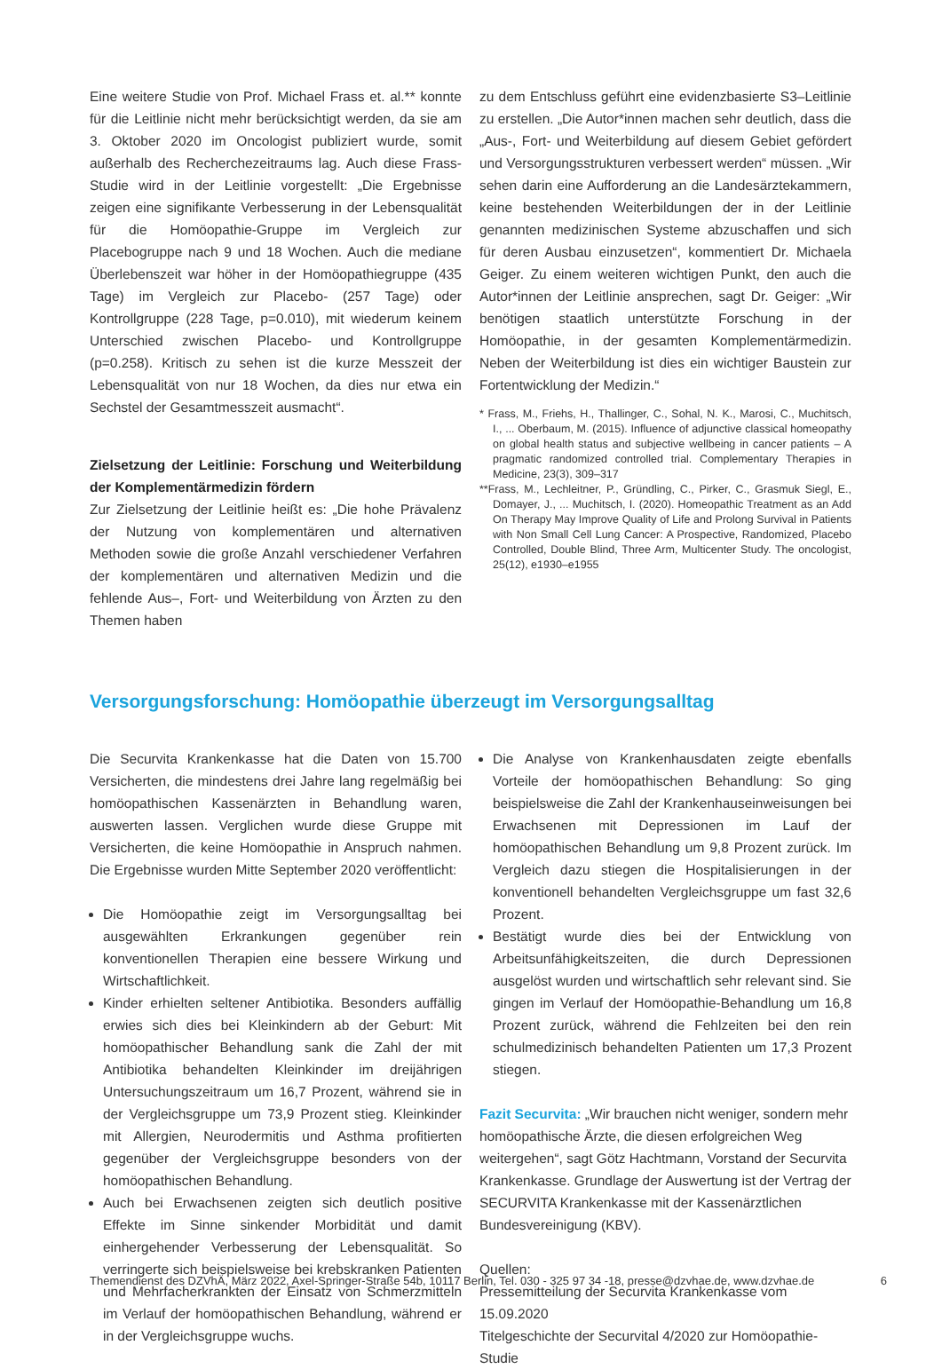Eine weitere Studie von Prof. Michael Frass et. al.** konnte für die Leitlinie nicht mehr berücksichtigt werden, da sie am 3. Oktober 2020 im Oncologist publiziert wurde, somit außerhalb des Recherchezeitraums lag. Auch diese Frass-Studie wird in der Leitlinie vorgestellt: „Die Ergebnisse zeigen eine signifikante Verbesserung in der Lebensqualität für die Homöopathie-Gruppe im Vergleich zur Placebogruppe nach 9 und 18 Wochen. Auch die mediane Überlebenszeit war höher in der Homöopathiegruppe (435 Tage) im Vergleich zur Placebo- (257 Tage) oder Kontrollgruppe (228 Tage, p=0.010), mit wiederum keinem Unterschied zwischen Placebo- und Kontrollgruppe (p=0.258). Kritisch zu sehen ist die kurze Messzeit der Lebensqualität von nur 18 Wochen, da dies nur etwa ein Sechstel der Gesamtmesszeit ausmacht“.
Zielsetzung der Leitlinie: Forschung und Weiterbildung der Komplementärmedizin fördern
Zur Zielsetzung der Leitlinie heißt es: „Die hohe Prävalenz der Nutzung von komplementären und alternativen Methoden sowie die große Anzahl verschiedener Verfahren der komplementären und alternativen Medizin und die fehlende Aus–, Fort- und Weiterbildung von Ärzten zu den Themen haben
zu dem Entschluss geführt eine evidenzbasierte S3–Leitlinie zu erstellen. „Die Autor*innen machen sehr deutlich, dass die „Aus-, Fort- und Weiterbildung auf diesem Gebiet gefördert und Versorgungsstrukturen verbessert werden“ müssen. „Wir sehen darin eine Aufforderung an die Landesärztekammern, keine bestehenden Weiterbildungen der in der Leitlinie genannten medizinischen Systeme abzuschaffen und sich für deren Ausbau einzusetzen“, kommentiert Dr. Michaela Geiger. Zu einem weiteren wichtigen Punkt, den auch die Autor*innen der Leitlinie ansprechen, sagt Dr. Geiger: „Wir benötigen staatlich unterstützte Forschung in der Homöopathie, in der gesamten Komplementärmedizin. Neben der Weiterbildung ist dies ein wichtiger Baustein zur Fortentwicklung der Medizin.“
* Frass, M., Friehs, H., Thallinger, C., Sohal, N. K., Marosi, C., Muchitsch, I., ... Oberbaum, M. (2015). Influence of adjunctive classical homeopathy on global health status and subjective wellbeing in cancer patients – A pragmatic randomized controlled trial. Complementary Therapies in Medicine, 23(3), 309–317
**Frass, M., Lechleitner, P., Gründling, C., Pirker, C., Grasmuk Siegl, E., Domayer, J., ... Muchitsch, I. (2020). Homeopathic Treatment as an Add On Therapy May Improve Quality of Life and Prolong Survival in Patients with Non Small Cell Lung Cancer: A Prospective, Randomized, Placebo Controlled, Double Blind, Three Arm, Multicenter Study. The oncologist, 25(12), e1930–e1955
Versorgungsforschung: Homöopathie überzeugt im Versorgungsalltag
Die Securvita Krankenkasse hat die Daten von 15.700 Versicherten, die mindestens drei Jahre lang regelmäßig bei homöopathischen Kassenärzten in Behandlung waren, auswerten lassen. Verglichen wurde diese Gruppe mit Versicherten, die keine Homöopathie in Anspruch nahmen. Die Ergebnisse wurden Mitte September 2020 veröffentlicht:
Die Homöopathie zeigt im Versorgungsalltag bei ausgewählten Erkrankungen gegenüber rein konventionellen Therapien eine bessere Wirkung und Wirtschaftlichkeit.
Kinder erhielten seltener Antibiotika. Besonders auffällig erwies sich dies bei Kleinkindern ab der Geburt: Mit homöopathischer Behandlung sank die Zahl der mit Antibiotika behandelten Kleinkinder im dreijährigen Untersuchungszeitraum um 16,7 Prozent, während sie in der Vergleichsgruppe um 73,9 Prozent stieg. Kleinkinder mit Allergien, Neurodermitis und Asthma profitierten gegenüber der Vergleichsgruppe besonders von der homöopathischen Behandlung.
Auch bei Erwachsenen zeigten sich deutlich positive Effekte im Sinne sinkender Morbidität und damit einhergehender Verbesserung der Lebensqualität. So verringerte sich beispielsweise bei krebskranken Patienten und Mehrfacherkrankten der Einsatz von Schmerzmitteln im Verlauf der homöopathischen Behandlung, während er in der Vergleichsgruppe wuchs.
Die Analyse von Krankenhausdaten zeigte ebenfalls Vorteile der homöopathischen Behandlung: So ging beispielsweise die Zahl der Krankenhauseinweisungen bei Erwachsenen mit Depressionen im Lauf der homöopathischen Behandlung um 9,8 Prozent zurück. Im Vergleich dazu stiegen die Hospitalisierungen in der konventionell behandelten Vergleichsgruppe um fast 32,6 Prozent.
Bestätigt wurde dies bei der Entwicklung von Arbeitsunfähigkeitszeiten, die durch Depressionen ausgelöst wurden und wirtschaftlich sehr relevant sind. Sie gingen im Verlauf der Homöopathie-Behandlung um 16,8 Prozent zurück, während die Fehlzeiten bei den rein schulmedizinisch behandelten Patienten um 17,3 Prozent stiegen.
Fazit Securvita: „Wir brauchen nicht weniger, sondern mehr homöopathische Ärzte, die diesen erfolgreichen Weg weitergehen“, sagt Götz Hachtmann, Vorstand der Securvita Krankenkasse. Grundlage der Auswertung ist der Vertrag der SECURVITA Krankenkasse mit der Kassenärztlichen Bundesvereinigung (KBV).
Quellen:
Pressemitteilung der Securvita Krankenkasse vom 15.09.2020
Titelgeschichte der Securvital 4/2020 zur Homöopathie-Studie
Themendienst des DZVhÄ, März 2022, Axel-Springer-Straße 54b, 10117 Berlin, Tel. 030 - 325 97 34 -18, presse@dzvhae.de, www.dzvhae.de 6